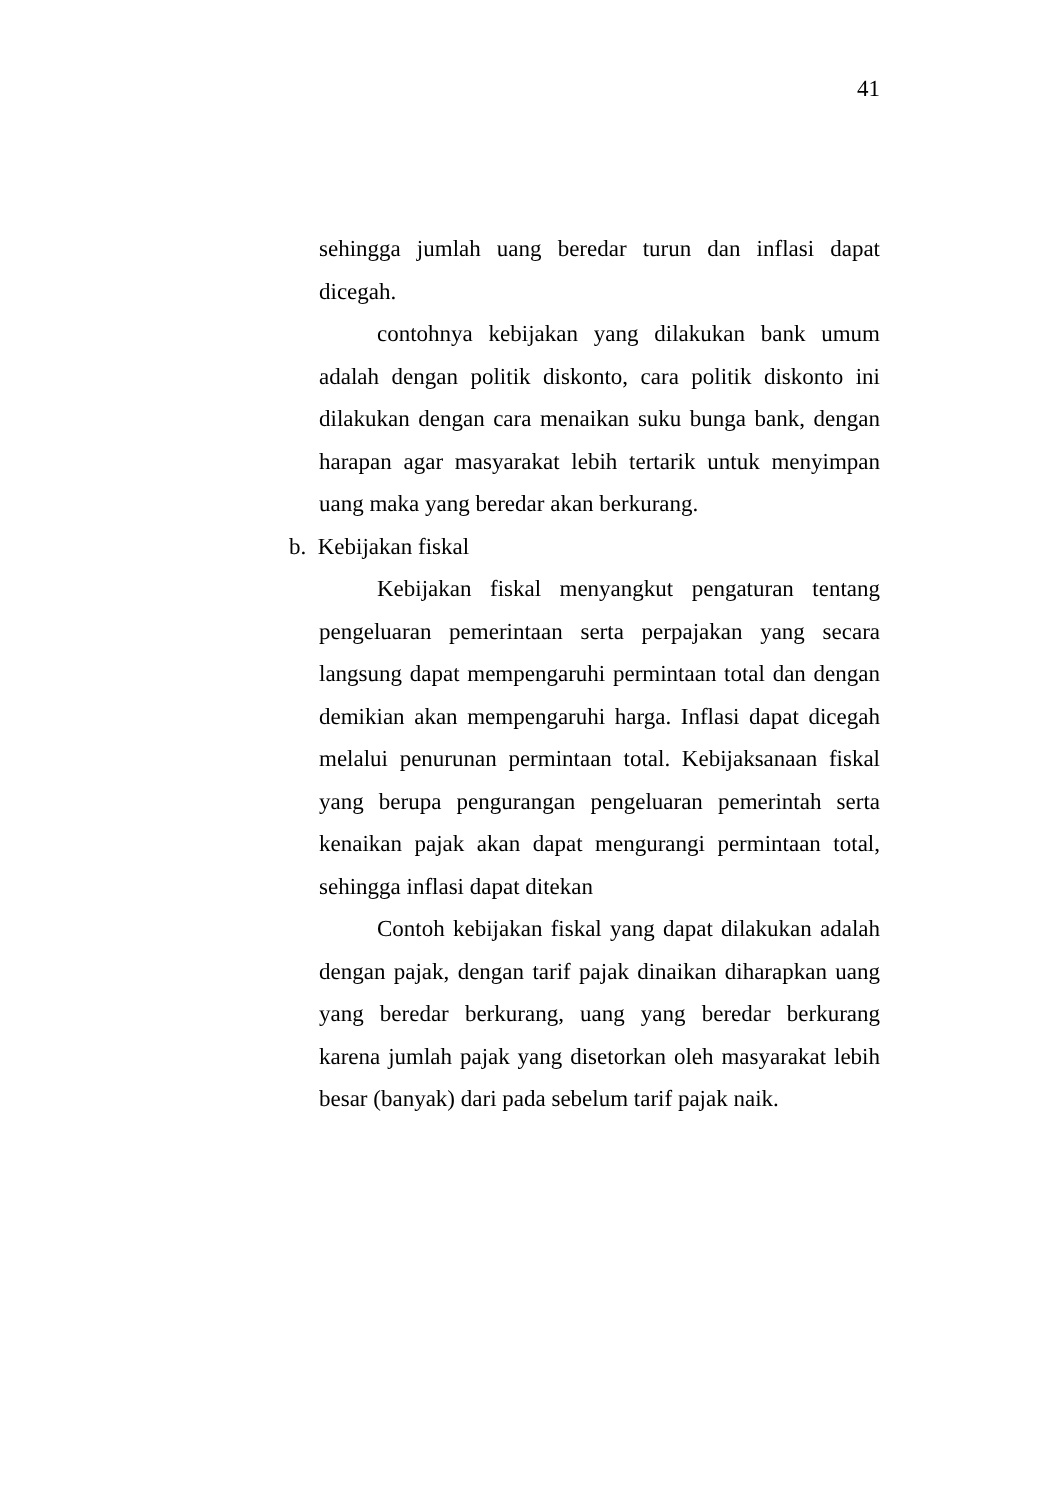41
sehingga jumlah uang beredar turun dan inflasi dapat dicegah.
contohnya kebijakan yang dilakukan bank umum adalah dengan politik diskonto, cara politik diskonto ini dilakukan dengan cara menaikan suku bunga bank, dengan harapan agar masyarakat lebih tertarik untuk menyimpan uang maka yang beredar akan berkurang.
b. Kebijakan fiskal
Kebijakan fiskal menyangkut pengaturan tentang pengeluaran pemerintaan serta perpajakan yang secara langsung dapat mempengaruhi permintaan total dan dengan demikian akan mempengaruhi harga. Inflasi dapat dicegah melalui penurunan permintaan total. Kebijaksanaan fiskal yang berupa pengurangan pengeluaran pemerintah serta kenaikan pajak akan dapat mengurangi permintaan total, sehingga inflasi dapat ditekan
Contoh kebijakan fiskal yang dapat dilakukan adalah dengan pajak, dengan tarif pajak dinaikan diharapkan uang yang beredar berkurang, uang yang beredar berkurang karena jumlah pajak yang disetorkan oleh masyarakat lebih besar (banyak) dari pada sebelum tarif pajak naik.